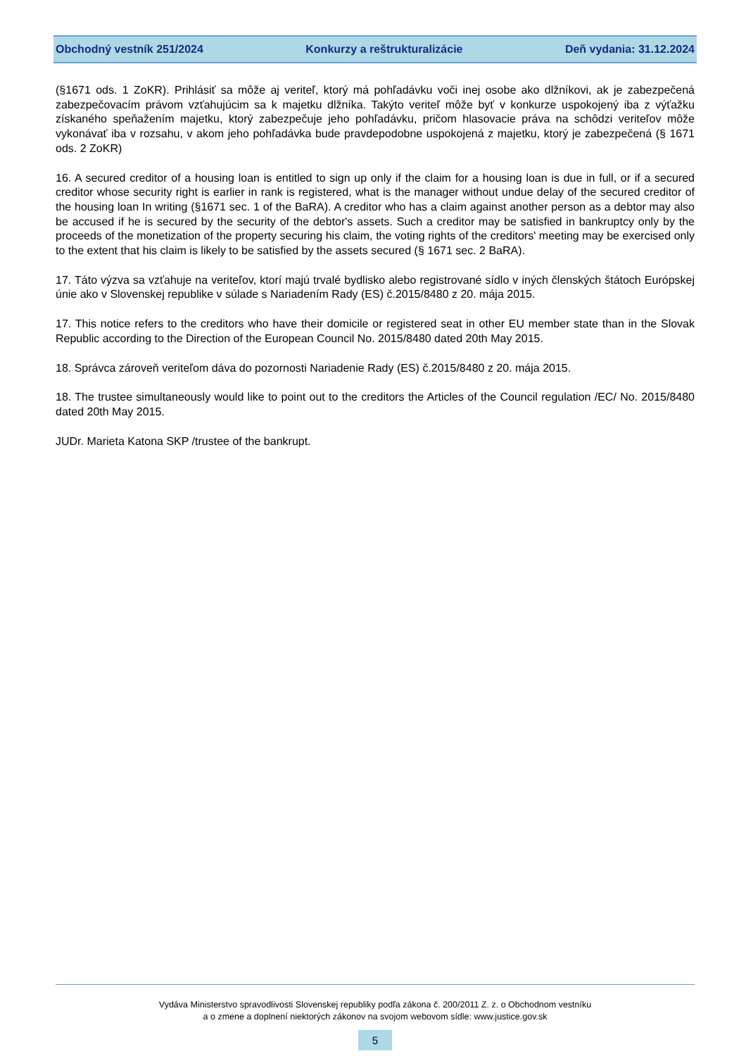Obchodný vestník 251/2024 Konkurzy a reštrukturalizácie Deň vydania: 31.12.2024
(§1671 ods. 1 ZoKR). Prihlásiť sa môže aj veriteľ, ktorý má pohľadávku voči inej osobe ako dlžníkovi, ak je zabezpečená zabezpečovacím právom vzťahujúcim sa k majetku dlžníka. Takýto veriteľ môže byť v konkurze uspokojený iba z výťažku získaného speňažením majetku, ktorý zabezpečuje jeho pohľadávku, pričom hlasovacie práva na schôdzi veriteľov môže vykonávať iba v rozsahu, v akom jeho pohľadávka bude pravdepodobne uspokojená z majetku, ktorý je zabezpečená (§ 1671 ods. 2 ZoKR)
16. A secured creditor of a housing loan is entitled to sign up only if the claim for a housing loan is due in full, or if a secured creditor whose security right is earlier in rank is registered, what is the manager without undue delay of the secured creditor of the housing loan In writing (§1671 sec. 1 of the BaRA). A creditor who has a claim against another person as a debtor may also be accused if he is secured by the security of the debtor's assets. Such a creditor may be satisfied in bankruptcy only by the proceeds of the monetization of the property securing his claim, the voting rights of the creditors' meeting may be exercised only to the extent that his claim is likely to be satisfied by the assets secured (§ 1671 sec. 2 BaRA).
17. Táto výzva sa vzťahuje na veriteľov, ktorí majú trvalé bydlisko alebo registrované sídlo v iných členských štátoch Európskej únie ako v Slovenskej republike v súlade s Nariadením Rady (ES) č.2015/8480 z 20. mája 2015.
17. This notice refers to the creditors who have their domicile or registered seat in other EU member state than in the Slovak Republic according to the Direction of the European Council No. 2015/8480 dated 20th May 2015.
18. Správca zároveň veriteľom dáva do pozornosti Nariadenie Rady (ES) č.2015/8480 z 20. mája 2015.
18. The trustee simultaneously would like to point out to the creditors the Articles of the Council regulation /EC/ No. 2015/8480 dated 20th May 2015.
JUDr. Marieta Katona SKP /trustee of the bankrupt.
Vydáva Ministerstvo spravodlivosti Slovenskej republiky podľa zákona č. 200/2011 Z. z. o Obchodnom vestníku
a o zmene a doplnení niektorých zákonov na svojom webovom sídle: www.justice.gov.sk
5